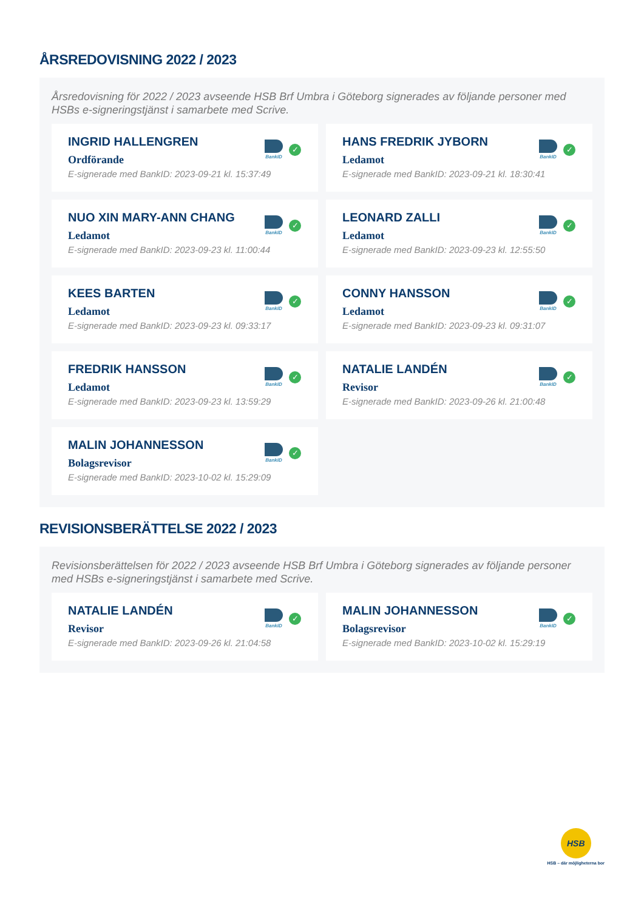ÅRSREDOVISNING 2022 / 2023
Årsredovisning för 2022 / 2023 avseende HSB Brf Umbra i Göteborg signerades av följande personer med HSBs e-signeringstjänst i samarbete med Scrive.
INGRID HALLENGREN
Ordförande
E-signerade med BankID: 2023-09-21 kl. 15:37:49
BankID
✓
HANS FREDRIK JYBORN
Ledamot
E-signerade med BankID: 2023-09-21 kl. 18:30:41
BankID
✓
NUO XIN MARY-ANN CHANG
Ledamot
E-signerade med BankID: 2023-09-23 kl. 11:00:44
BankID
✓
LEONARD ZALLI
Ledamot
E-signerade med BankID: 2023-09-23 kl. 12:55:50
BankID
✓
KEES BARTEN
Ledamot
E-signerade med BankID: 2023-09-23 kl. 09:33:17
BankID
✓
CONNY HANSSON
Ledamot
E-signerade med BankID: 2023-09-23 kl. 09:31:07
BankID
✓
FREDRIK HANSSON
Ledamot
E-signerade med BankID: 2023-09-23 kl. 13:59:29
BankID
✓
NATALIE LANDÉN
Revisor
E-signerade med BankID: 2023-09-26 kl. 21:00:48
BankID
✓
MALIN JOHANNESSON
Bolagsrevisor
E-signerade med BankID: 2023-10-02 kl. 15:29:09
BankID
✓
REVISIONSBERÄTTELSE 2022 / 2023
Revisionsberättelsen för 2022 / 2023 avseende HSB Brf Umbra i Göteborg signerades av följande personer med HSBs e-signeringstjänst i samarbete med Scrive.
NATALIE LANDÉN
Revisor
E-signerade med BankID: 2023-09-26 kl. 21:04:58
BankID
✓
MALIN JOHANNESSON
Bolagsrevisor
E-signerade med BankID: 2023-10-02 kl. 15:29:19
BankID
✓
HSB
HSB – där möjligheterna bor